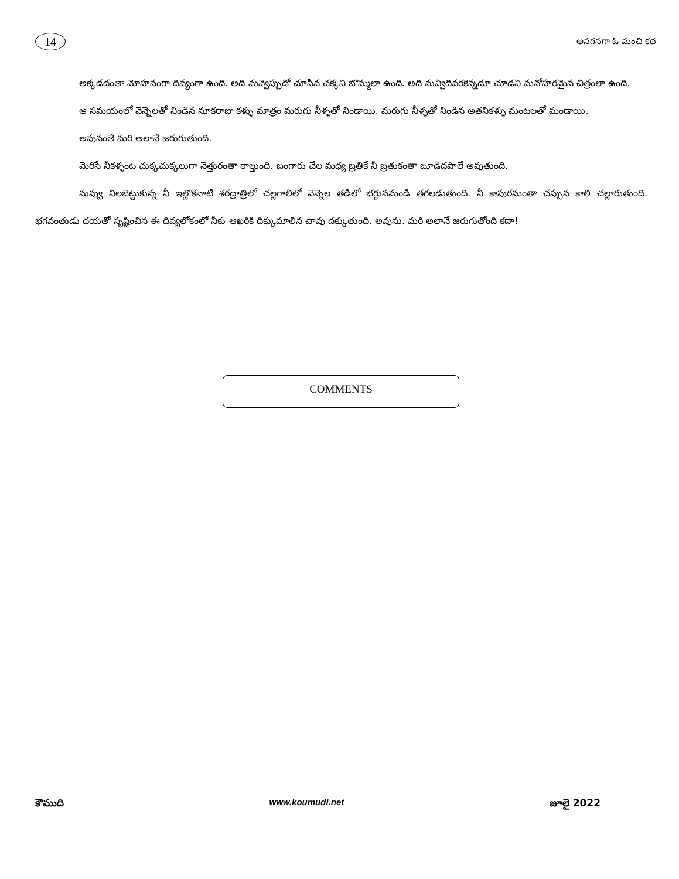14 అనగనగా ఓ మంచి కథ
అక్కడదంతా మోహనంగా దివ్యంగా ఉంది. అది నువ్వెప్పుడో చూసిన చక్కని బొమ్మలా ఉంది. అది నువ్విదివరకెన్నడూ చూడని మనోహరమైన చిత్రంలా ఉంది.
ఆ సమయంలో వెన్నెలతో నిండిన నూకరాజు కళ్ళు మాత్రం మరుగు నీళ్ళతో నిండాయి. మరుగు నీళ్ళతో నిండిన అతనికళ్ళు మంటలతో మండాయి.
అవునంతే మరి అలానే జరుగుతుంది.
మెరిసే నీకళ్ళంట చుక్కచుక్కలుగా నెత్తురంతా రాల్తుంది. బంగారు చేల మధ్య బ్రతికే నీ బ్రతుకంతా బూడిదపాలే అవుతుంది.
నువ్వు నిలబెట్టుకున్న నీ ఇల్లొకనాటి శరద్రాత్రిలో చల్లగాలిలో వెన్నెల తడిలో భగ్గునమండి తగలడుతుంది. నీ కాపురమంతా చప్పున కాలి చల్లారుతుంది. భగవంతుడు దయతో సృష్టించిన ఈ దివ్యలోకంలో నీకు ఆఖరికి దిక్కుమాలిన చావు దక్కుతుంది. అవును. మరి అలానే జరుగుతోంది కదా!
COMMENTS
కౌముది www.koumudi.net జూలై 2022